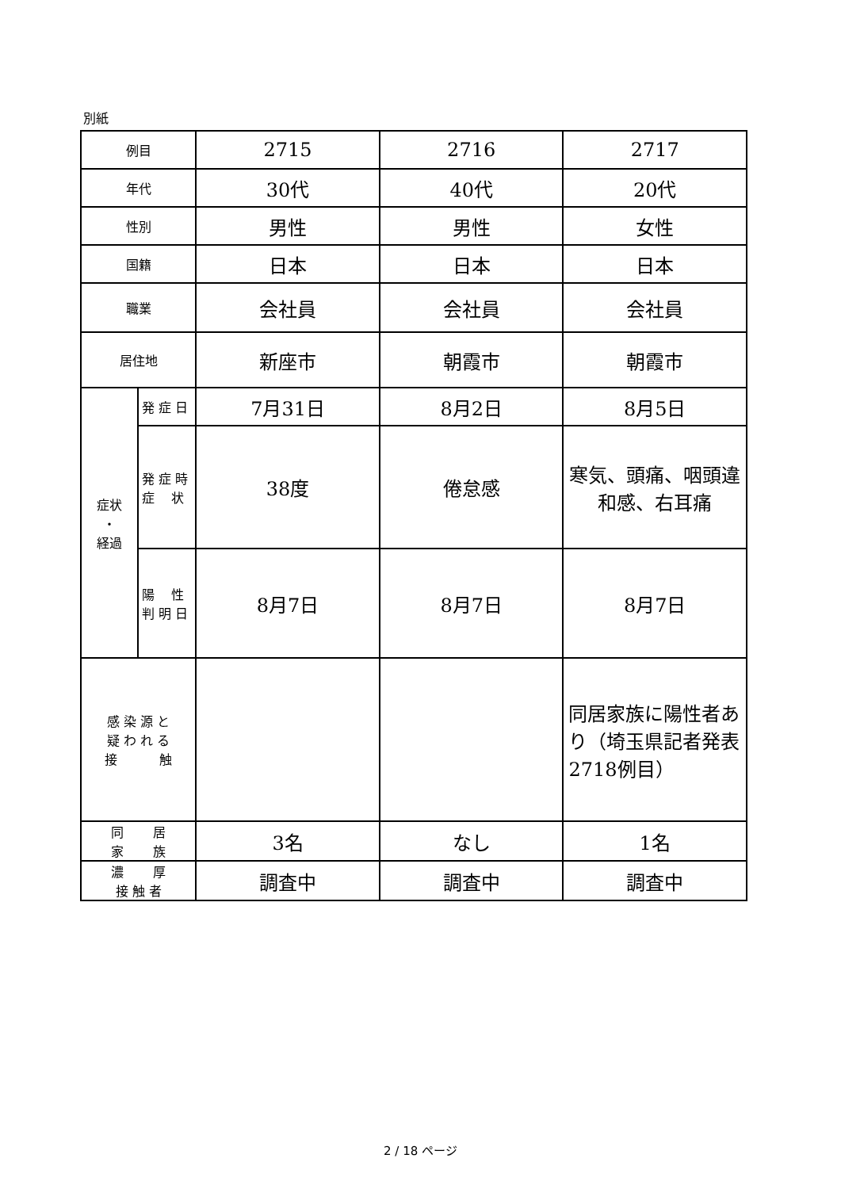別紙
| 例目 | | 2715 | 2716 | 2717 |
| 年代 | | 30代 | 40代 | 20代 |
| 性別 | | 男性 | 男性 | 女性 |
| 国籍 | | 日本 | 日本 | 日本 |
| 職業 | | 会社員 | 会社員 | 会社員 |
| 居住地 | | 新座市 | 朝霞市 | 朝霞市 |
| 症状 ・ 経過 | 発 症 日 | 7月31日 | 8月2日 | 8月5日 |
| | 発 症 時 症 状 | 38度 | 倦怠感 | 寒気、頭痛、咽頭違和感、右耳痛 |
| | 陽 性 判 明 日 | 8月7日 | 8月7日 | 8月7日 |
| 感 染 源 と 疑 わ れ る 接 触 | | | | 同居家族に陽性者あり（埼玉県記者発表2718例目） |
| 同 居 家 族 | | 3名 | なし | 1名 |
| 濃 厚 接 触 者 | | 調査中 | 調査中 | 調査中 |
2 / 18 ページ